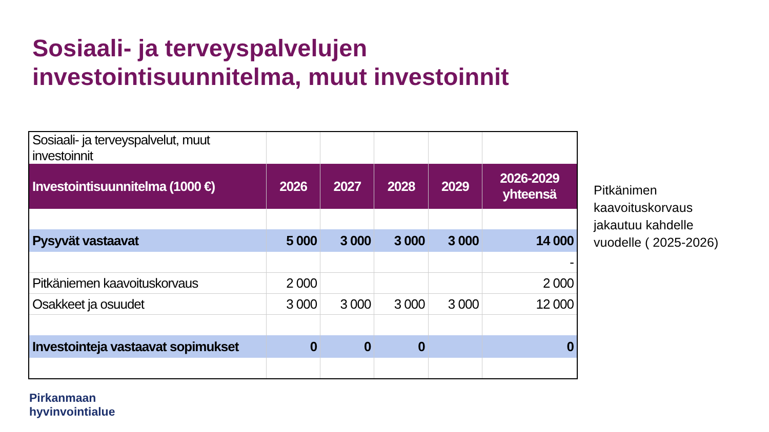Sosiaali- ja terveyspalvelujen
investointisuunnitelma, muut investoinnit
| Sosiaali- ja terveyspalvelut, muut investoinnit | | | | | |
| Investointisuunnitelma (1000 €) | 2026 | 2027 | 2028 | 2029 | 2026-2029 yhteensä |
| Pysyvät vastaavat | 5 000 | 3 000 | 3 000 | 3 000 | 14 000 |
| | | | | | - |
| Pitkäniemen kaavoituskorvaus | 2 000 | | | | 2 000 |
| Osakkeet ja osuudet | 3 000 | 3 000 | 3 000 | 3 000 | 12 000 |
| Investointeja vastaavat sopimukset | 0 | 0 | 0 | | 0 |
Pitkänimen
kaavoituskorvaus
jakautuu kahdelle
vuodelle ( 2025-2026)
Pirkanmaan
hyvinvointialue